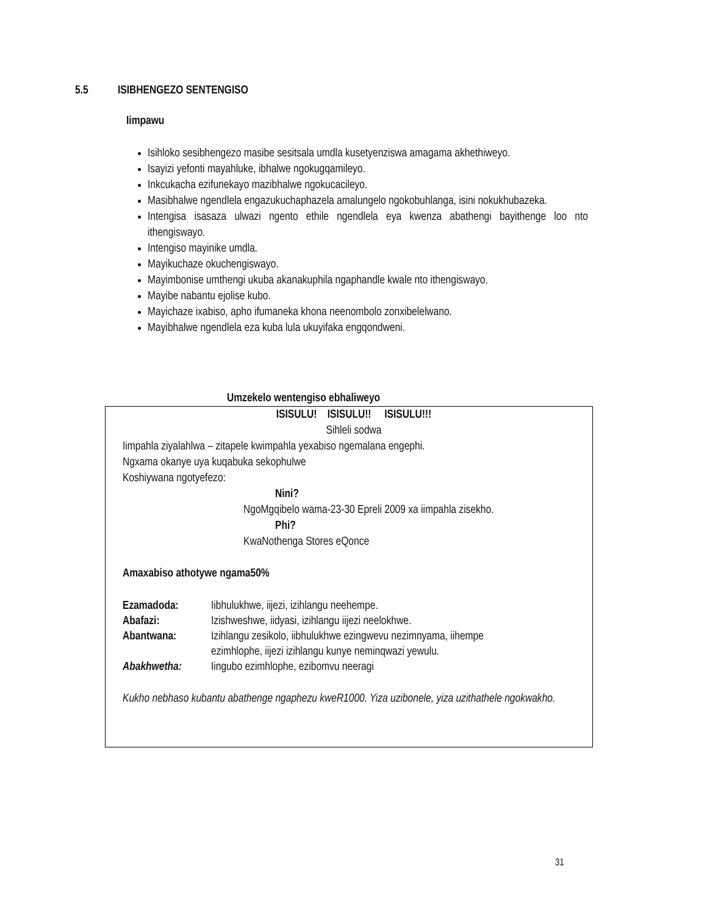5.5 ISIBHENGEZO SENTENGISO
Iimpawu
Isihloko sesibhengezo masibe sesitsala umdla kusetyenziswa amagama akhethiweyo.
Isayizi yefonti mayahluke, ibhalwe ngokugqamileyo.
Inkcukacha ezifunekayo mazibhalwe ngokucacileyo.
Masibhalwe ngendlela engazukuchaphazela amalungelo ngokobuhlanga, isini nokukhubazeka.
Intengisa isasaza ulwazi ngento ethile ngendlela eya kwenza abathengi bayithenge loo nto ithengiswayo.
Intengiso mayinike umdla.
Mayikuchaze okuchengiswayo.
Mayimbonise umthengi ukuba akanakuphila ngaphandle kwale nto ithengiswayo.
Mayibe nabantu ejolise kubo.
Mayichaze ixabiso, apho ifumaneka khona neenombolo zonxibelelwano.
Mayibhalwe ngendlela eza kuba lula ukuyifaka engqondweni.
Umzekelo wentengiso ebhaliweyo
ISISULU! ISISULU!! ISISULU!!!
Sihleli sodwa
Iimpahla ziyalahlwa – zitapele kwimpahla yexabiso ngemalana engephi.
Ngxama okanye uya kuqabuka sekophulwe
Koshiywana ngotyefezo:
Nini?
NgoMgqibelo wama-23-30 Epreli 2009 xa iimpahla zisekho.
Phi?
KwaNothenga Stores eQonce
Amaxabiso athotywe ngama50%
| Ezamadoda: | Iibhulukhwe, iijezi, izihlangu neehempe. |
| Abafazi: | Izishweshwe, iidyasi, izihlangu iijezi neelokhwe. |
| Abantwana: | Izihlangu zesikolo, iibhulukhwe ezingwevu nezimnyama, iihempe ezimhlophe, iijezi izihlangu kunye neminqwazi yewulu. |
| Abakhwetha: | Iingubo ezimhlophe, ezibomvu neeragi |
Kukho nebhaso kubantu abathenge ngaphezu kweR1000. Yiza uzibonele, yiza uzithathele ngokwakho.
31